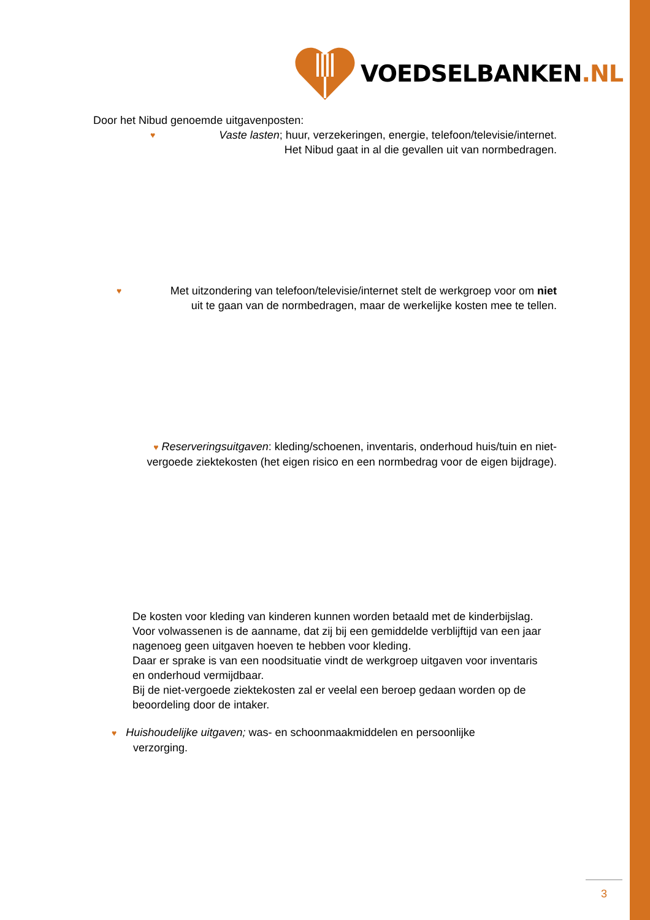VOEDSELBANKEN.NL
Door het Nibud genoemde uitgavenposten:
♥ Vaste lasten; huur, verzekeringen, energie, telefoon/televisie/internet.
Het Nibud gaat in al die gevallen uit van normbedragen.
♥ Met uitzondering van telefoon/televisie/internet stelt de werkgroep voor om niet
uit te gaan van de normbedragen, maar de werkelijke kosten mee te tellen.
♥ Reserveringsuitgaven: kleding/schoenen, inventaris, onderhoud huis/tuin en niet-vergoede ziektekosten (het eigen risico en een normbedrag voor de eigen bijdrage).
De kosten voor kleding van kinderen kunnen worden betaald met de kinderbijslag. Voor volwassenen is de aanname, dat zij bij een gemiddelde verblijftijd van een jaar nagenoeg geen uitgaven hoeven te hebben voor kleding.
Daar er sprake is van een noodsituatie vindt de werkgroep uitgaven voor inventaris en onderhoud vermijdbaar.
Bij de niet-vergoede ziektekosten zal er veelal een beroep gedaan worden op de beoordeling door de intaker.
♥ Huishoudelijke uitgaven; was- en schoonmaakmiddelen en persoonlijke
verzorging.
3